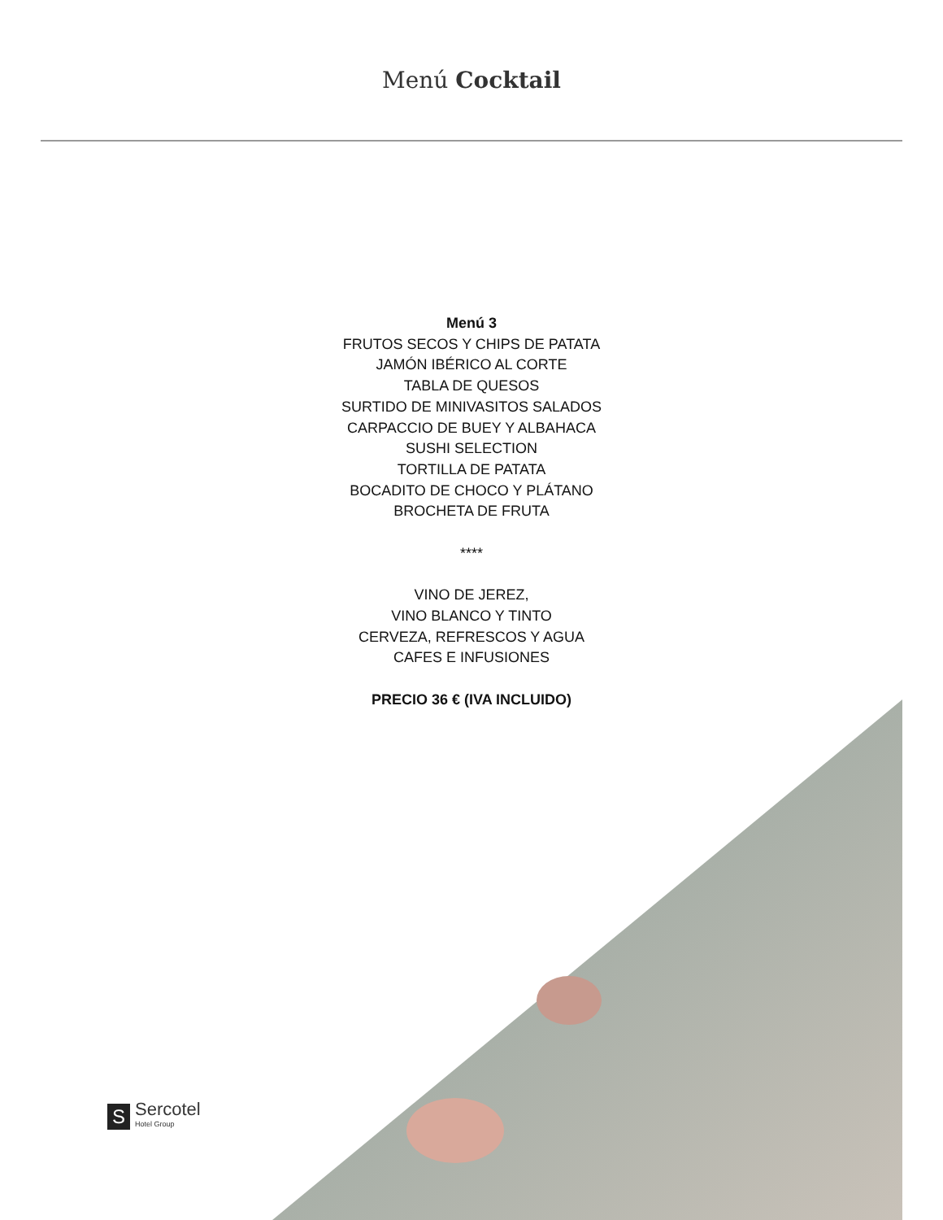Menú Cocktail
Menú 3
FRUTOS SECOS Y CHIPS DE PATATA
JAMÓN IBÉRICO AL CORTE
TABLA DE QUESOS
SURTIDO DE MINIVASITOS SALADOS
CARPACCIO DE BUEY Y ALBAHACA
SUSHI SELECTION
TORTILLA DE PATATA
BOCADITO DE CHOCO Y PLÁTANO
BROCHETA DE FRUTA
****
VINO DE JEREZ,
VINO BLANCO Y TINTO
CERVEZA, REFRESCOS Y AGUA
CAFES E INFUSIONES
PRECIO 36 € (IVA INCLUIDO)
S
Sercotel
Hotel Group